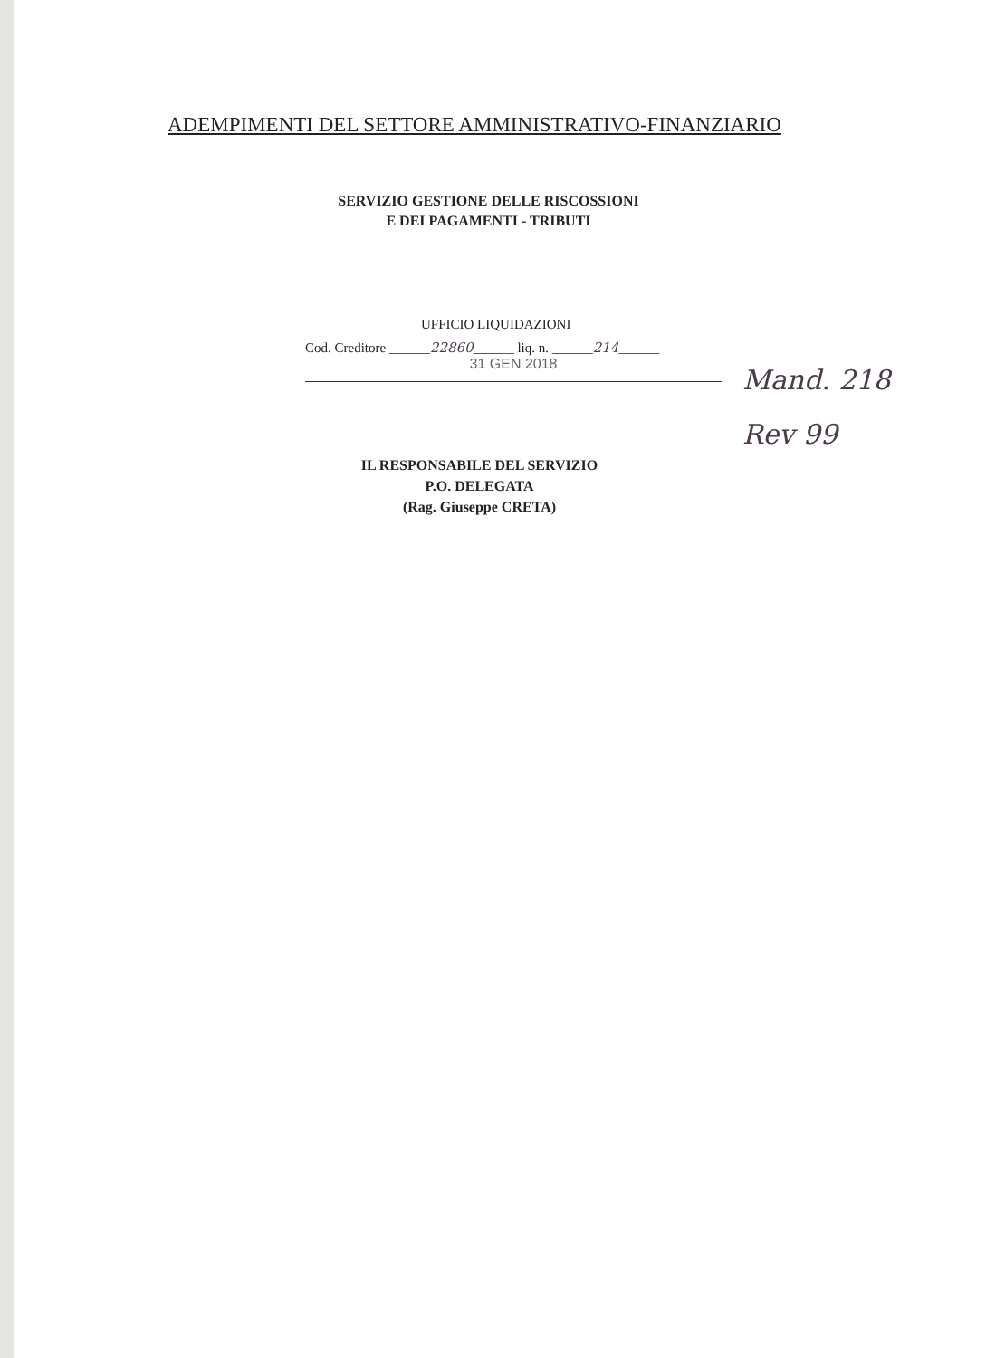ADEMPIMENTI DEL SETTORE AMMINISTRATIVO-FINANZIARIO
SERVIZIO GESTIONE DELLE RISCOSSIONI
E DEI PAGAMENTI - TRIBUTI
UFFICIO LIQUIDAZIONI
Cod. Creditore ______22860______ liq. n. ______214______
31 GEN 2018
Mand. 218
Rev 99
IL RESPONSABILE DEL SERVIZIO
P.O. DELEGATA
(Rag. Giuseppe CRETA)